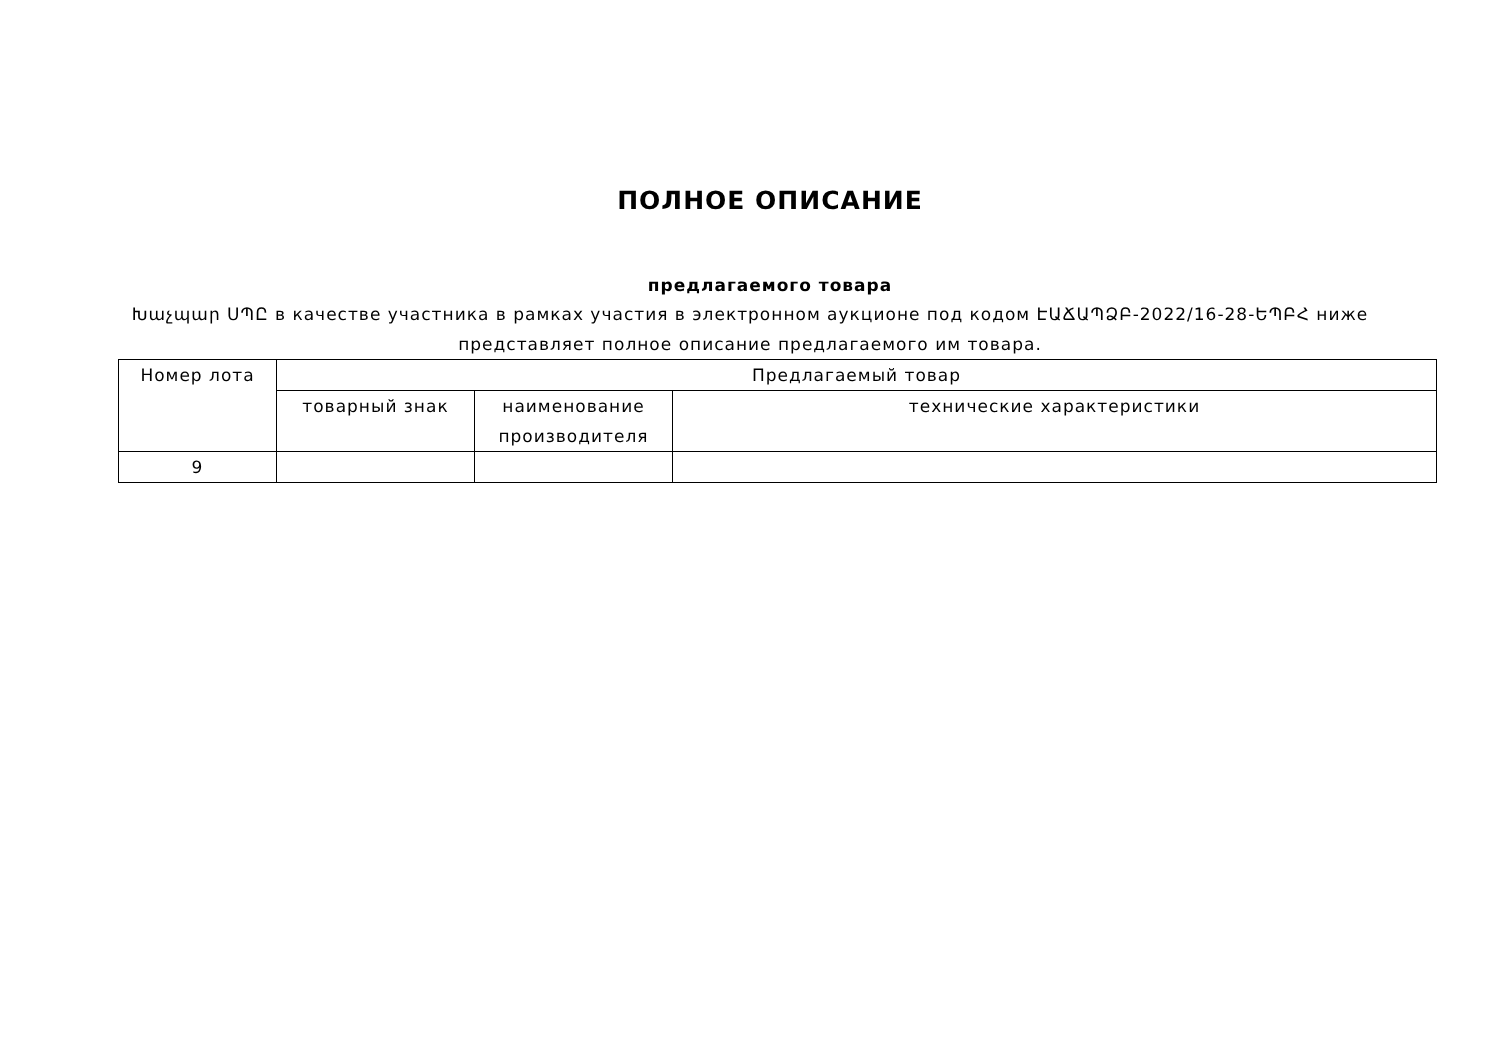ПОЛНОЕ ОПИСАНИЕ
предлагаемого товара
Խաչպար ՍՊԸ в качестве участника в рамках участия в электронном аукционе под кодом ԷԱՃԱՊՁԲ-2022/16-28-ԵՊԲՀ ниже представляет полное описание предлагаемого им товара.
| Номер лота | Предлагаемый товар | | |
| --- | --- | --- | --- |
| | товарный знак | наименование производителя | технические характеристики |
| 9 | | | |